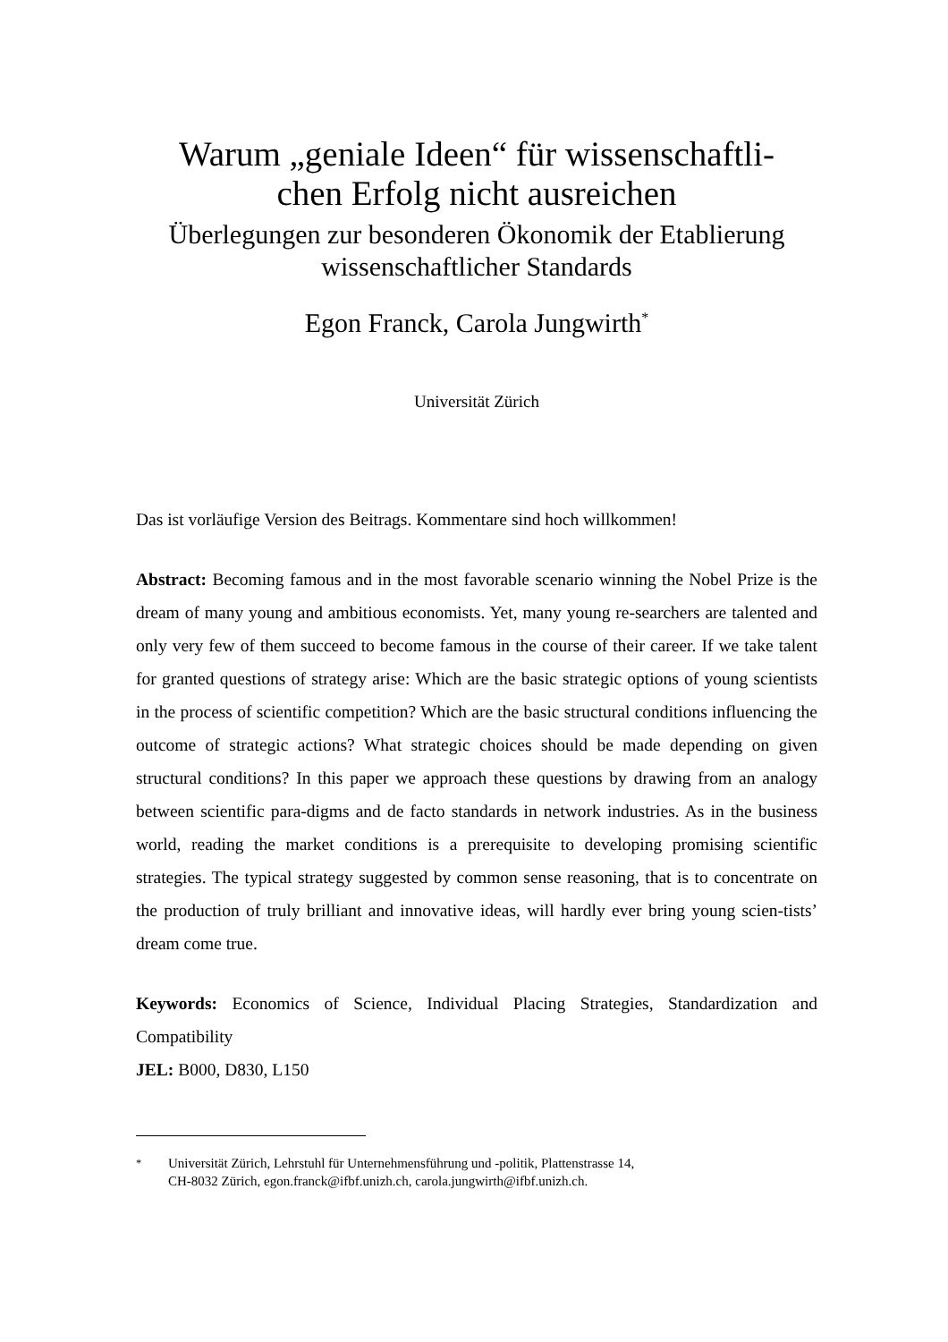Warum „geniale Ideen“ für wissenschaftli-
chen Erfolg nicht ausreichen
Überlegungen zur besonderen Ökonomik der Etablierung wissenschaftlicher Standards
Egon Franck, Carola Jungwirth<sup>*</sup>
Universität Zürich
Das ist vorläufige Version des Beitrags. Kommentare sind hoch willkommen!
Abstract: Becoming famous and in the most favorable scenario winning the Nobel Prize is the dream of many young and ambitious economists. Yet, many young re-searchers are talented and only very few of them succeed to become famous in the course of their career. If we take talent for granted questions of strategy arise: Which are the basic strategic options of young scientists in the process of scientific competition? Which are the basic structural conditions influencing the outcome of strategic actions? What strategic choices should be made depending on given structural conditions? In this paper we approach these questions by drawing from an analogy between scientific para-digms and de facto standards in network industries. As in the business world, reading the market conditions is a prerequisite to developing promising scientific strategies. The typical strategy suggested by common sense reasoning, that is to concentrate on the production of truly brilliant and innovative ideas, will hardly ever bring young scien-tists’ dream come true.
Keywords: Economics of Science, Individual Placing Strategies, Standardization and Compatibility
JEL: B000, D830, L150
<sup>*</sup> Universität Zürich, Lehrstuhl für Unternehmensführung und -politik, Plattenstrasse 14,
CH-8032 Zürich, egon.franck@ifbf.unizh.ch, carola.jungwirth@ifbf.unizh.ch.